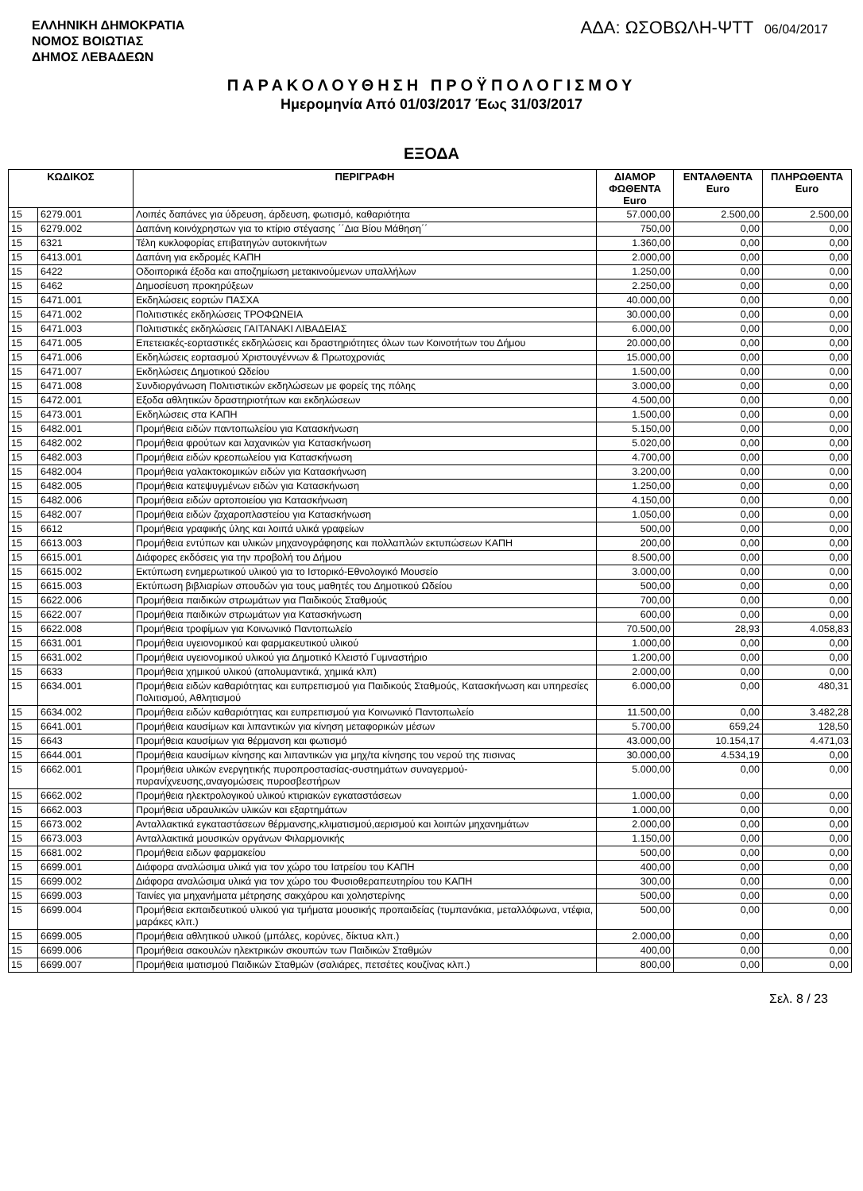ΕΛΛΗΝΙΚΗ ΔΗΜΟΚΡΑΤΙΑ
ΝΟΜΟΣ ΒΟΙΩΤΙΑΣ
ΔΗΜΟΣ ΛΕΒΑΔΕΩΝ
ΑΔΑ: ΩΣΟΒΩΛΗ-ΨΤΤ 06/04/2017
ΠΑΡΑΚΟΛΟΥΘΗΣΗ ΠΡΟΫΠΟΛΟΓΙΣΜΟΥ
Ημερομηνία Από 01/03/2017 Έως 31/03/2017
ΕΞΟΔΑ
| ΚΩΔΙΚΟΣ | | ΠΕΡΙΓΡΑΦΗ | ΔΙΑΜΟΡ ΦΩΘΕΝΤΑ Euro | ΕΝΤΑΛΘΕΝΤΑ Euro | ΠΛΗΡΩΘΕΝΤΑ Euro |
| --- | --- | --- | --- | --- | --- |
| 15 | 6279.001 | Λοιπές δαπάνες για ύδρευση, άρδευση, φωτισμό, καθαριότητα | 57.000,00 | 2.500,00 | 2.500,00 |
| 15 | 6279.002 | Δαπάνη κοινόχρηστων για το κτίριο στέγασης ΄΄Δια Βίου Μάθηση΄΄ | 750,00 | 0,00 | 0,00 |
| 15 | 6321 | Τέλη κυκλοφορίας επιβατηγών αυτοκινήτων | 1.360,00 | 0,00 | 0,00 |
| 15 | 6413.001 | Δαπάνη για εκδρομές ΚΑΠΗ | 2.000,00 | 0,00 | 0,00 |
| 15 | 6422 | Οδοιπορικά έξοδα και αποζημίωση μετακινούμενων υπαλλήλων | 1.250,00 | 0,00 | 0,00 |
| 15 | 6462 | Δημοσίευση προκηρύξεων | 2.250,00 | 0,00 | 0,00 |
| 15 | 6471.001 | Εκδηλώσεις εορτών ΠΑΣΧΑ | 40.000,00 | 0,00 | 0,00 |
| 15 | 6471.002 | Πολιτιστικές εκδηλώσεις ΤΡΟΦΩΝΕΙΑ | 30.000,00 | 0,00 | 0,00 |
| 15 | 6471.003 | Πολιτιστικές εκδηλώσεις ΓΑΙΤΑΝΑΚΙ ΛΙΒΑΔΕΙΑΣ | 6.000,00 | 0,00 | 0,00 |
| 15 | 6471.005 | Επετειακές-εορταστικές εκδηλώσεις και δραστηριότητες όλων των Κοινοτήτων του Δήμου | 20.000,00 | 0,00 | 0,00 |
| 15 | 6471.006 | Εκδηλώσεις εορτασμού Χριστουγέννων & Πρωτοχρονιάς | 15.000,00 | 0,00 | 0,00 |
| 15 | 6471.007 | Εκδηλώσεις Δημοτικού Ωδείου | 1.500,00 | 0,00 | 0,00 |
| 15 | 6471.008 | Συνδιοργάνωση Πολιτιστικών εκδηλώσεων με φορείς της πόλης | 3.000,00 | 0,00 | 0,00 |
| 15 | 6472.001 | Εξοδα αθλητικών δραστηριοτήτων και εκδηλώσεων | 4.500,00 | 0,00 | 0,00 |
| 15 | 6473.001 | Εκδηλώσεις στα ΚΑΠΗ | 1.500,00 | 0,00 | 0,00 |
| 15 | 6482.001 | Προμήθεια ειδών παντοπωλείου για Κατασκήνωση | 5.150,00 | 0,00 | 0,00 |
| 15 | 6482.002 | Προμήθεια φρούτων και λαχανικών για Κατασκήνωση | 5.020,00 | 0,00 | 0,00 |
| 15 | 6482.003 | Προμήθεια ειδών κρεοπωλείου για Κατασκήνωση | 4.700,00 | 0,00 | 0,00 |
| 15 | 6482.004 | Προμήθεια γαλακτοκομικών ειδών για Κατασκήνωση | 3.200,00 | 0,00 | 0,00 |
| 15 | 6482.005 | Προμήθεια κατεψυγμένων ειδών για Κατασκήνωση | 1.250,00 | 0,00 | 0,00 |
| 15 | 6482.006 | Προμήθεια ειδών αρτοποιείου για Κατασκήνωση | 4.150,00 | 0,00 | 0,00 |
| 15 | 6482.007 | Προμήθεια ειδών ζαχαροπλαστείου για Κατασκήνωση | 1.050,00 | 0,00 | 0,00 |
| 15 | 6612 | Προμήθεια γραφικής ύλης και λοιπά υλικά γραφείων | 500,00 | 0,00 | 0,00 |
| 15 | 6613.003 | Προμήθεια εντύπων και υλικών μηχανογράφησης και πολλαπλών εκτυπώσεων ΚΑΠΗ | 200,00 | 0,00 | 0,00 |
| 15 | 6615.001 | Διάφορες εκδόσεις για την προβολή του Δήμου | 8.500,00 | 0,00 | 0,00 |
| 15 | 6615.002 | Εκτύπωση ενημερωτικού υλικού για το Ιστορικό-Εθνολογικό Μουσείο | 3.000,00 | 0,00 | 0,00 |
| 15 | 6615.003 | Εκτύπωση βιβλιαρίων σπουδών για τους μαθητές του Δημοτικού Ωδείου | 500,00 | 0,00 | 0,00 |
| 15 | 6622.006 | Προμήθεια παιδικών στρωμάτων για Παιδικούς Σταθμούς | 700,00 | 0,00 | 0,00 |
| 15 | 6622.007 | Προμήθεια παιδικών στρωμάτων για Κατασκήνωση | 600,00 | 0,00 | 0,00 |
| 15 | 6622.008 | Προμήθεια τροφίμων για Κοινωνικό Παντοπωλείο | 70.500,00 | 28,93 | 4.058,83 |
| 15 | 6631.001 | Προμήθεια υγειονομικού και φαρμακευτικού υλικού | 1.000,00 | 0,00 | 0,00 |
| 15 | 6631.002 | Προμήθεια υγειονομικού υλικού για Δημοτικό Κλειστό Γυμναστήριο | 1.200,00 | 0,00 | 0,00 |
| 15 | 6633 | Προμήθεια χημικού υλικού (απολυμαντικά, χημικά κλπ) | 2.000,00 | 0,00 | 0,00 |
| 15 | 6634.001 | Προμήθεια ειδών καθαριότητας και ευπρεπισμού για Παιδικούς Σταθμούς, Κατασκήνωση και υπηρεσίες Πολιτισμού, Αθλητισμού | 6.000,00 | 0,00 | 480,31 |
| 15 | 6634.002 | Προμήθεια ειδών καθαριότητας και ευπρεπισμού για Κοινωνικό Παντοπωλείο | 11.500,00 | 0,00 | 3.482,28 |
| 15 | 6641.001 | Προμήθεια καυσίμων και λιπαντικών για κίνηση μεταφορικών μέσων | 5.700,00 | 659,24 | 128,50 |
| 15 | 6643 | Προμήθεια καυσίμων για θέρμανση και φωτισμό | 43.000,00 | 10.154,17 | 4.471,03 |
| 15 | 6644.001 | Προμήθεια καυσίμων κίνησης και λιπαντικών για μηχ/τα κίνησης του νερού της πισινας | 30.000,00 | 4.534,19 | 0,00 |
| 15 | 6662.001 | Προμήθεια υλικών ενεργητικής πυροπροστασίας-συστημάτων συναγερμού-πυρανίχνευσης,αναγομώσεις πυροσβεστήρων | 5.000,00 | 0,00 | 0,00 |
| 15 | 6662.002 | Προμήθεια ηλεκτρολογικού υλικού κτιριακών εγκαταστάσεων | 1.000,00 | 0,00 | 0,00 |
| 15 | 6662.003 | Προμήθεια υδραυλικών υλικών και εξαρτημάτων | 1.000,00 | 0,00 | 0,00 |
| 15 | 6673.002 | Ανταλλακτικά εγκαταστάσεων θέρμανσης,κλιματισμού,αερισμού και λοιπών μηχανημάτων | 2.000,00 | 0,00 | 0,00 |
| 15 | 6673.003 | Ανταλλακτικά μουσικών οργάνων Φιλαρμονικής | 1.150,00 | 0,00 | 0,00 |
| 15 | 6681.002 | Προμήθεια ειδων φαρμακείου | 500,00 | 0,00 | 0,00 |
| 15 | 6699.001 | Διάφορα αναλώσιμα υλικά για τον χώρο του Ιατρείου του ΚΑΠΗ | 400,00 | 0,00 | 0,00 |
| 15 | 6699.002 | Διάφορα αναλώσιμα υλικά για τον χώρο του Φυσιοθεραπευτηρίου του ΚΑΠΗ | 300,00 | 0,00 | 0,00 |
| 15 | 6699.003 | Ταινίες για μηχανήματα μέτρησης σακχάρου και χοληστερίνης | 500,00 | 0,00 | 0,00 |
| 15 | 6699.004 | Προμήθεια εκπαιδευτικού υλικού για τμήματα μουσικής προπαιδείας (τυμπανάκια, μεταλλόφωνα, ντέφια, μαράκες κλπ.) | 500,00 | 0,00 | 0,00 |
| 15 | 6699.005 | Προμήθεια αθλητικού υλικού (μπάλες, κορύνες, δίκτυα κλπ.) | 2.000,00 | 0,00 | 0,00 |
| 15 | 6699.006 | Προμήθεια σακουλών ηλεκτρικών σκουπών των Παιδικών Σταθμών | 400,00 | 0,00 | 0,00 |
| 15 | 6699.007 | Προμήθεια ιματισμού Παιδικών Σταθμών (σαλιάρες, πετσέτες κουζίνας κλπ.) | 800,00 | 0,00 | 0,00 |
Σελ. 8 / 23